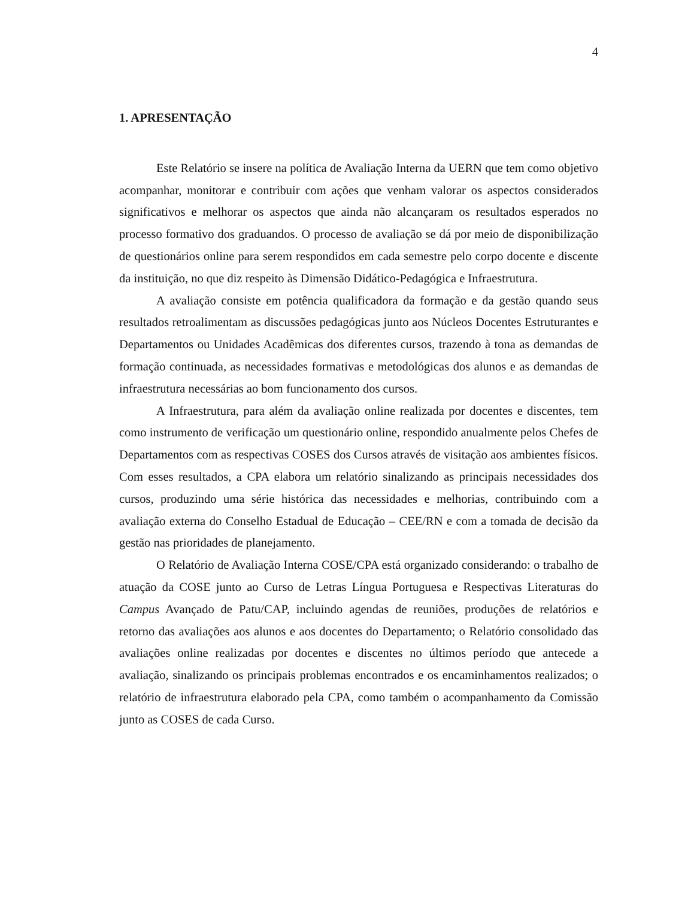4
1. APRESENTAÇÃO
Este Relatório se insere na política de Avaliação Interna da UERN que tem como objetivo acompanhar, monitorar e contribuir com ações que venham valorar os aspectos considerados significativos e melhorar os aspectos que ainda não alcançaram os resultados esperados no processo formativo dos graduandos. O processo de avaliação se dá por meio de disponibilização de questionários online para serem respondidos em cada semestre pelo corpo docente e discente da instituição, no que diz respeito às Dimensão Didático-Pedagógica e Infraestrutura.
A avaliação consiste em potência qualificadora da formação e da gestão quando seus resultados retroalimentam as discussões pedagógicas junto aos Núcleos Docentes Estruturantes e Departamentos ou Unidades Acadêmicas dos diferentes cursos, trazendo à tona as demandas de formação continuada, as necessidades formativas e metodológicas dos alunos e as demandas de infraestrutura necessárias ao bom funcionamento dos cursos.
A Infraestrutura, para além da avaliação online realizada por docentes e discentes, tem como instrumento de verificação um questionário online, respondido anualmente pelos Chefes de Departamentos com as respectivas COSES dos Cursos através de visitação aos ambientes físicos. Com esses resultados, a CPA elabora um relatório sinalizando as principais necessidades dos cursos, produzindo uma série histórica das necessidades e melhorias, contribuindo com a avaliação externa do Conselho Estadual de Educação – CEE/RN e com a tomada de decisão da gestão nas prioridades de planejamento.
O Relatório de Avaliação Interna COSE/CPA está organizado considerando: o trabalho de atuação da COSE junto ao Curso de Letras Língua Portuguesa e Respectivas Literaturas do Campus Avançado de Patu/CAP, incluindo agendas de reuniões, produções de relatórios e retorno das avaliações aos alunos e aos docentes do Departamento; o Relatório consolidado das avaliações online realizadas por docentes e discentes no últimos período que antecede a avaliação, sinalizando os principais problemas encontrados e os encaminhamentos realizados; o relatório de infraestrutura elaborado pela CPA, como também o acompanhamento da Comissão junto as COSES de cada Curso.